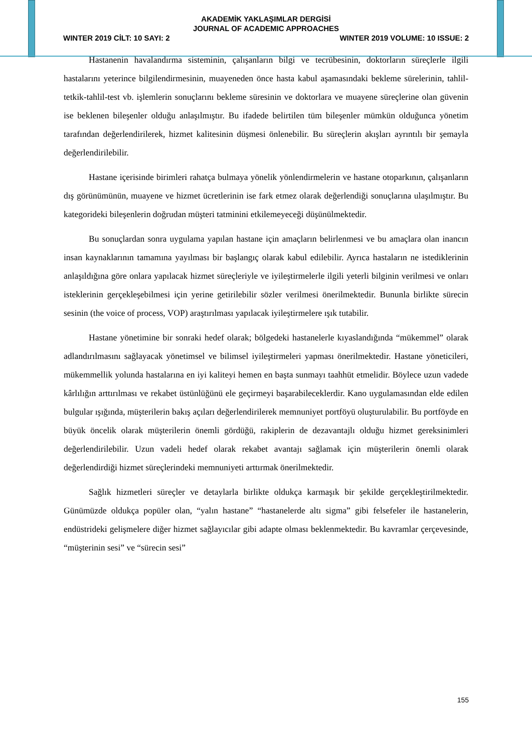AKADEMİK YAKLAŞIMLAR DERGİSİ
JOURNAL OF ACADEMIC APPROACHES
WINTER 2019 CİLT: 10 SAYI: 2 WINTER 2019 VOLUME: 10 ISSUE: 2
Hastanenin havalandırma sisteminin, çalışanların bilgi ve tecrübesinin, doktorların süreçlerle ilgili hastalarını yeterince bilgilendirmesinin, muayeneden önce hasta kabul aşamasındaki bekleme sürelerinin, tahlil-tetkik-tahlil-test vb. işlemlerin sonuçlarını bekleme süresinin ve doktorlara ve muayene süreçlerine olan güvenin ise beklenen bileşenler olduğu anlaşılmıştır. Bu ifadede belirtilen tüm bileşenler mümkün olduğunca yönetim tarafından değerlendirilerek, hizmet kalitesinin düşmesi önlenebilir. Bu süreçlerin akışları ayrıntılı bir şemayla değerlendirilebilir.
Hastane içerisinde birimleri rahatça bulmaya yönelik yönlendirmelerin ve hastane otoparkının, çalışanların dış görünümünün, muayene ve hizmet ücretlerinin ise fark etmez olarak değerlendiği sonuçlarına ulaşılmıştır. Bu kategorideki bileşenlerin doğrudan müşteri tatminini etkilemeyeceği düşünülmektedir.
Bu sonuçlardan sonra uygulama yapılan hastane için amaçların belirlenmesi ve bu amaçlara olan inancın insan kaynaklarının tamamına yayılması bir başlangıç olarak kabul edilebilir. Ayrıca hastaların ne istediklerinin anlaşıldığına göre onlara yapılacak hizmet süreçleriyle ve iyileştirmelerle ilgili yeterli bilginin verilmesi ve onları isteklerinin gerçekleşebilmesi için yerine getirilebilir sözler verilmesi önerilmektedir. Bununla birlikte sürecin sesinin (the voice of process, VOP) araştırılması yapılacak iyileştirmelere ışık tutabilir.
Hastane yönetimine bir sonraki hedef olarak; bölgedeki hastanelerle kıyaslandığında “mükemmel” olarak adlandırılmasını sağlayacak yönetimsel ve bilimsel iyileştirmeleri yapması önerilmektedir. Hastane yöneticileri, mükemmellik yolunda hastalarına en iyi kaliteyi hemen en başta sunmayı taahhüt etmelidir. Böylece uzun vadede kârlılığın arttırılması ve rekabet üstünlüğünü ele geçirmeyi başarabileceklerdir. Kano uygulamasından elde edilen bulgular ışığında, müşterilerin bakış açıları değerlendirilerek memnuniyet portföyü oluşturulabilir. Bu portföyde en büyük öncelik olarak müşterilerin önemli gördüğü, rakiplerin de dezavantajlı olduğu hizmet gereksinimleri değerlendirilebilir. Uzun vadeli hedef olarak rekabet avantajı sağlamak için müşterilerin önemli olarak değerlendirdiği hizmet süreçlerindeki memnuniyeti arttırmak önerilmektedir.
Sağlık hizmetleri süreçler ve detaylarla birlikte oldukça karmaşık bir şekilde gerçekleştirilmektedir. Günümüzde oldukça popüler olan, “yalın hastane” “hastanelerde altı sigma” gibi felsefeler ile hastanelerin, endüstrideki gelişmelere diğer hizmet sağlayıcılar gibi adapte olması beklenmektedir. Bu kavramlar çerçevesinde, “müşterinin sesi” ve “sürecin sesi”
155